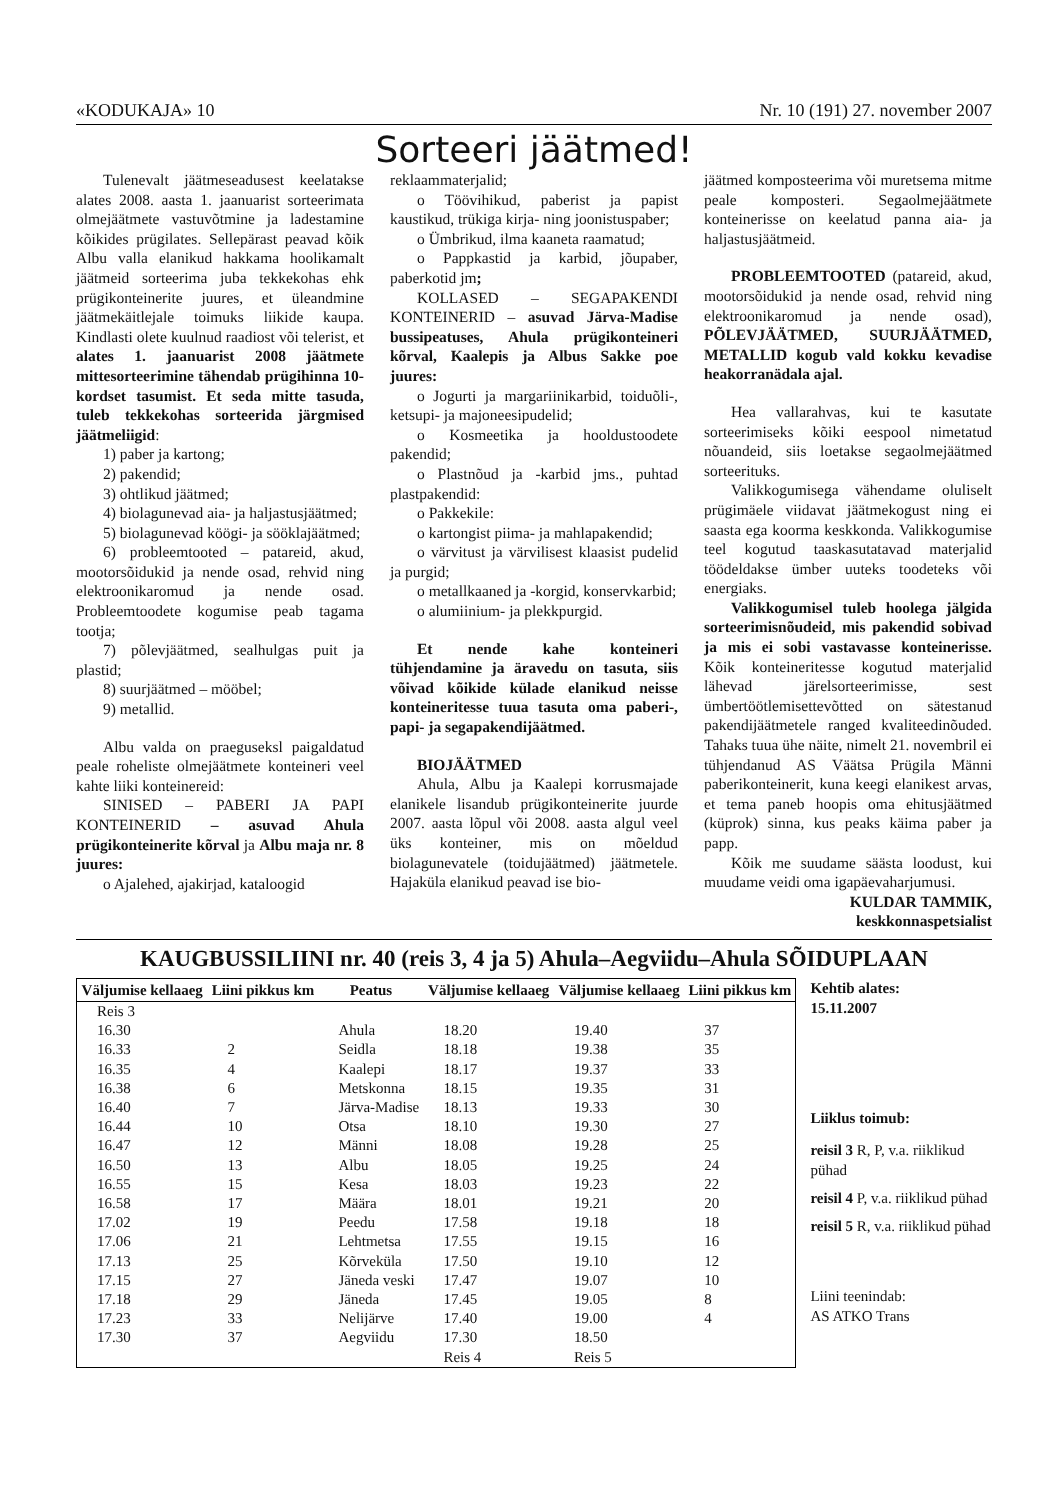«KODUKAJA» 10 Nr. 10 (191) 27. november 2007
Sorteeri jäätmed!
Tulenevalt jäätmeseadusest keelatakse alates 2008. aasta 1. jaanuarist sorteerimata olmejäätmete vastuvõtmine ja ladestamine kõikides prügilates. Sellepärast peavad kõik Albu valla elanikud hakkama hoolikamalt jäätmeid sorteerima juba tekkekohas ehk prügikonteinerite juures, et üleandmine jäätmekäitlejale toimuks liikide kaupa. Kindlasti olete kuulnud raadiost või telerist, et alates 1. jaanuarist 2008 jäätmete mittesorteerimine tähendab prügihinna 10-kordset tasumist. Et seda mitte tasuda, tuleb tekkekohas sorteerida järgmised jäätmeliigid:
1) paber ja kartong;
2) pakendid;
3) ohtlikud jäätmed;
4) biolagunevad aia- ja haljastusjäätmed;
5) biolagunevad köögi- ja söökla­jäätmed;
6) probleemtooted – patareid, akud, mootorsõidukid ja nende osad, rehvid ning elektroonikaromud ja nende osad. Probleemtoodete kogumise peab tagama tootja;
7) põlevjäätmed, sealhulgas puit ja plastid;
8) suurjäätmed – mööbel;
9) metallid.
Albu valda on praeguseksl paigaldatud peale roheliste olmejäätmete konteineri veel kahte liiki konteinereid:
SINISED – PABERI JA PAPI KONTEINERID – asuvad Ahula prügikonteinerite kõrval ja Albu maja nr. 8 juures:
o Ajalehed, ajakirjad, kataloogid
reklaammaterjalid;
o Töövihikud, paberist ja papist kaustikud, trükiga kirja- ning joonistuspaber;
o Ümbrikud, ilma kaaneta raamatud;
o Pappkastid ja karbid, jõupaber, paberkotid jm;
KOLLASED – SEGAPAKENDI KONTEINERID – asuvad Järva-Madise bussipeatuses, Ahula prügikonteineri kõrval, Kaalepis ja Albus Sakke poe juures:
o Jogurti ja margariinikarbid, toiduõli-, ketsupi- ja majoneesipudelid;
o Kosmeetika ja hooldustoodete pakendid;
o Plastnõud ja -karbid jms., puhtad plastpakendid:
o Pakkekile:
o kartongist piima- ja mahlapakendid;
o värvitust ja värvilisest klaasist pudelid ja purgid;
o metallkaaned ja -korgid, konservkarbid;
o alumiinium- ja plekkpurgid.
Et nende kahe konteineri tühjendamine ja äravedu on tasuta, siis võivad kõikide külade elanikud neisse konteineritesse tuua tasuta oma paberi-, papi- ja segapakendijäätmed.
BIOJÄÄTMED
Ahula, Albu ja Kaalepi korrusmajade elanikele lisandub prügikonteinerite juurde 2007. aasta lõpul või 2008. aasta algul veel üks konteiner, mis on mõeldud biolagunevatele (toidujäätmed) jäätmetele. Hajaküla elanikud peavad ise bio-
jäätmed komposteerima või muretsema mitme peale komposteri. Segaolmejäätmete konteinerisse on keelatud panna aia- ja haljastusjäätmeid.
PROBLEEMTOOTED (patareid, akud, mootorsõidukid ja nende osad, rehvid ning elektroonikaromud ja nende osad), PÕLEVJÄÄTMED, SUURJÄÄTMED, METALLID kogub vald kokku kevadise heakorranädala ajal.
Hea vallarahvas, kui te kasutate sorteerimiseks kõiki eespool nimetatud nõuandeid, siis loetakse segaolmejäätmed sorteerituks.
Valikkogumisega vähendame oluliselt prügimäele viidavat jäätmekogust ning ei saasta ega koorma keskkonda. Valikkogumise teel kogutud taaskasutatavad materjalid töödeldakse ümber uuteks toodeteks või energiaks.
Valikkogumisel tuleb hoolega jälgida sorteerimisnõudeid, mis pakendid sobivad ja mis ei sobi vastavasse konteinerisse. Kõik konteineritesse kogutud materjalid lähevad järelsorteerimisse, sest ümbertöötlemisettevõtted on sätestanud pakendijäätmetele ranged kvaliteedinõuded. Tahaks tuua ühe näite, nimelt 21. novembril ei tühjendanud AS Väätsa Prügila Männi paberikonteinerit, kuna keegi elanikest arvas, et tema paneb hoopis oma ehitusjäätmed (küprok) sinna, kus peaks käima paber ja papp.
Kõik me suudame säästa loodust, kui muudame veidi oma igapäevaharjumusi.
KULDAR TAMMIK,
keskkonnaspetsialist
KAUGBUSSILIINI nr. 40 (reis 3, 4 ja 5) Ahula–Aegviidu–Ahula SÕIDUPLAAN
| Väljumise kellaaeg | Liini pikkus km | Peatus | Väljumise kellaaeg | Väljumise kellaaeg | Liini pikkus km |
| --- | --- | --- | --- | --- | --- |
| Reis 3 | | | | | |
| 16.30 | | Ahula | 18.20 | 19.40 | 37 |
| 16.33 | 2 | Seidla | 18.18 | 19.38 | 35 |
| 16.35 | 4 | Kaalepi | 18.17 | 19.37 | 33 |
| 16.38 | 6 | Metskonna | 18.15 | 19.35 | 31 |
| 16.40 | 7 | Järva-Madise | 18.13 | 19.33 | 30 |
| 16.44 | 10 | Otsa | 18.10 | 19.30 | 27 |
| 16.47 | 12 | Männi | 18.08 | 19.28 | 25 |
| 16.50 | 13 | Albu | 18.05 | 19.25 | 24 |
| 16.55 | 15 | Kesa | 18.03 | 19.23 | 22 |
| 16.58 | 17 | Määra | 18.01 | 19.21 | 20 |
| 17.02 | 19 | Peedu | 17.58 | 19.18 | 18 |
| 17.06 | 21 | Lehtmetsa | 17.55 | 19.15 | 16 |
| 17.13 | 25 | Kõrveküla | 17.50 | 19.10 | 12 |
| 17.15 | 27 | Jäneda veski | 17.47 | 19.07 | 10 |
| 17.18 | 29 | Jäneda | 17.45 | 19.05 | 8 |
| 17.23 | 33 | Nelijärve | 17.40 | 19.00 | 4 |
| 17.30 | 37 | Aegviidu | 17.30 | 18.50 | |
| | | | Reis 4 | Reis 5 | |
Kehtib alates:
15.11.2007
Liiklus toimub:
reisil 3 R, P, v.a. riiklikud pühad
reisil 4 P, v.a. riiklikud pühad
reisil 5 R, v.a. riiklikud pühad
Liini teenindab:
AS ATKO Trans